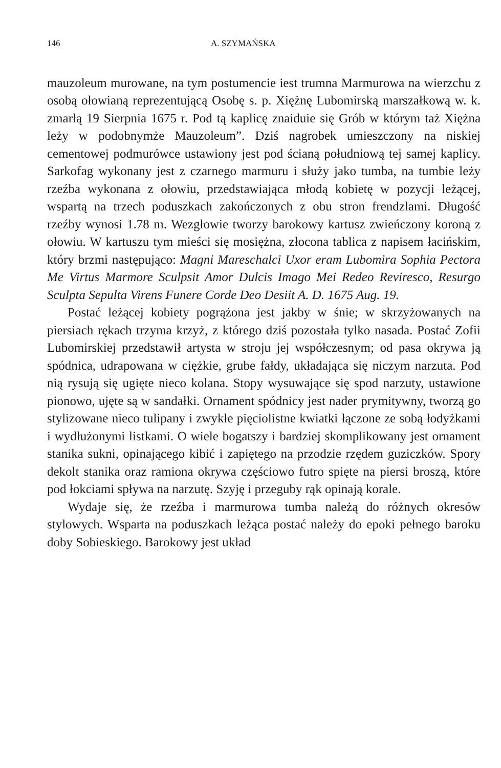146 A. SZYMAŃSKA
mauzoleum murowane, na tym postumencie iest trumna Marmurowa na wierzchu z osobą ołowianą reprezentującą Osobę s. p. Xiężnę Lubomirską marszałkową w. k. zmarłą 19 Sierpnia 1675 r. Pod tą kaplicę znaiduie się Grób w którym taż Xiężna leży w podobnymże Mauzoleum”. Dziś nagrobek umieszczony na niskiej cementowej podmurówce ustawiony jest pod ścianą południową tej samej kaplicy. Sarkofag wykonany jest z czarnego marmuru i służy jako tumba, na tumbie leży rzeźba wykonana z ołowiu, przedstawiająca młodą kobietę w pozycji leżącej, wspartą na trzech poduszkach zakończonych z obu stron frendzlami. Długość rzeźby wynosi 1.78 m. Wezgłowie tworzy barokowy kartusz zwieńczony koroną z ołowiu. W kartuszu tym mieści się mosiężna, złocona tablica z napisem łacińskim, który brzmi następująco: Magni Mareschalci Uxor eram Lubomira Sophia Pectora Me Virtus Marmore Sculpsit Amor Dulcis Imago Mei Redeo Reviresco, Resurgo Sculpta Sepulta Virens Funere Corde Deo Desiit A. D. 1675 Aug. 19.
Postać leżącej kobiety pogrążona jest jakby w śnie; w skrzyżowanych na piersiach rękach trzyma krzyż, z którego dziś pozostała tylko nasada. Postać Zofii Lubomirskiej przedstawił artysta w stroju jej współczesnym; od pasa okrywa ją spódnica, udrapowana w ciężkie, grube fałdy, układająca się niczym narzuta. Pod nią rysują się ugięte nieco kolana. Stopy wysuwające się spod narzuty, ustawione pionowo, ujęte są w sandałki. Ornament spódnicy jest nader prymitywny, tworzą go stylizowane nieco tulipany i zwykłe pięciolistne kwiatki łączone ze sobą łodyżkami i wydłużonymi listkami. O wiele bogatszy i bardziej skomplikowany jest ornament stanika sukni, opinającego kibić i zapiętego na przodzie rzędem guziczków. Spory dekolt stanika oraz ramiona okrywa częściowo futro spięte na piersi broszą, które pod łokciami spływa na narzutę. Szyję i przeguby rąk opinają korale.
Wydaje się, że rzeźba i marmurowa tumba należą do różnych okresów stylowych. Wsparta na poduszkach leżąca postać należy do epoki pełnego baroku doby Sobieskiego. Barokowy jest układ